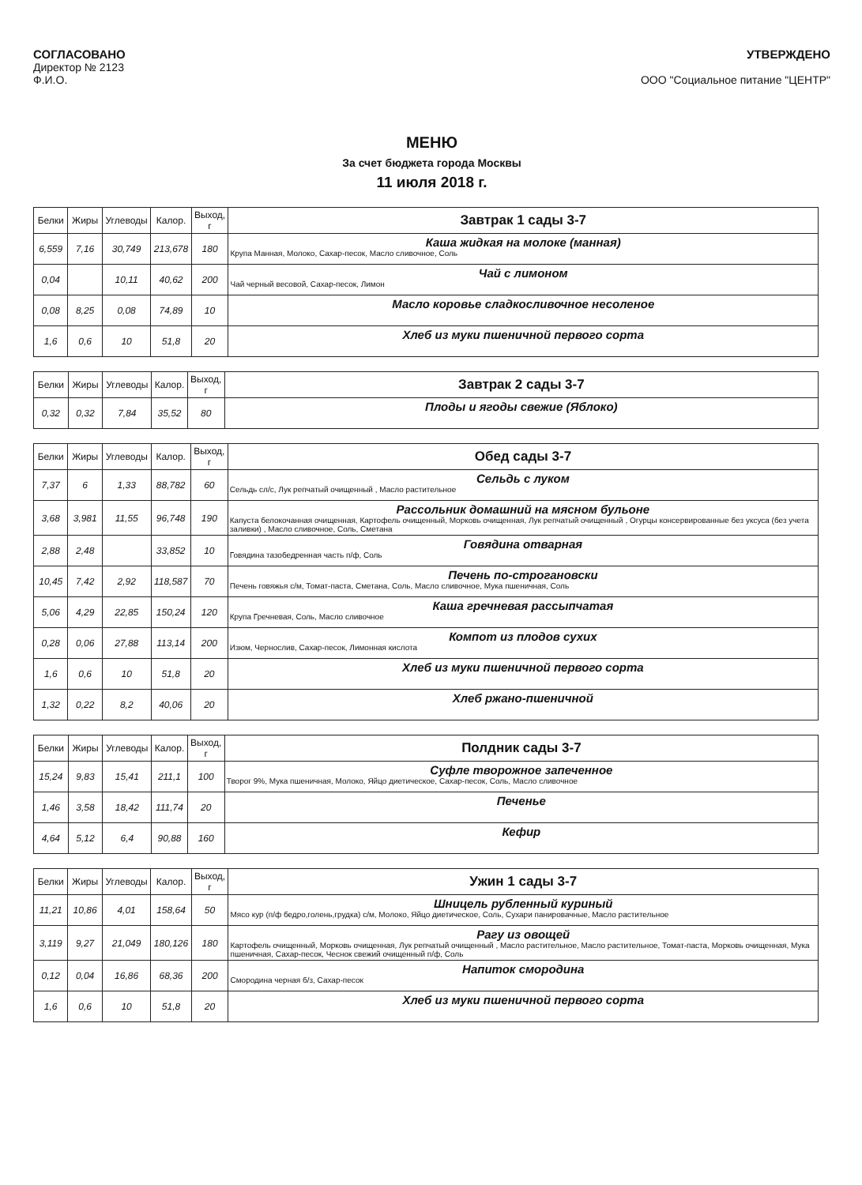СОГЛАСОВАНО
Директор № 2123
Ф.И.О.
УТВЕРЖДЕНО
ООО "Социальное питание "ЦЕНТР"
МЕНЮ
За счет бюджета города Москвы
11 июля 2018 г.
| Белки | Жиры | Углеводы | Калор. | Выход, г | Завтрак 1 сады 3-7 |
| --- | --- | --- | --- | --- | --- |
| 6,559 | 7,16 | 30,749 | 213,678 | 180 | Каша жидкая на молоке (манная) Крупа Манная, Молоко, Сахар-песок, Масло сливочное, Соль |
| 0,04 | | 10,11 | 40,62 | 200 | Чай с лимоном Чай черный весовой, Сахар-песок, Лимон |
| 0,08 | 8,25 | 0,08 | 74,89 | 10 | Масло коровье сладкосливочное несоленое |
| 1,6 | 0,6 | 10 | 51,8 | 20 | Хлеб из муки пшеничной первого сорта |
| Белки | Жиры | Углеводы | Калор. | Выход, г | Завтрак 2 сады 3-7 |
| --- | --- | --- | --- | --- | --- |
| 0,32 | 0,32 | 7,84 | 35,52 | 80 | Плоды и ягоды свежие (Яблоко) |
| Белки | Жиры | Углеводы | Калор. | Выход, г | Обед сады 3-7 |
| --- | --- | --- | --- | --- | --- |
| 7,37 | 6 | 1,33 | 88,782 | 60 | Сельдь с луком Сельдь сл/с, Лук репчатый очищенный , Масло растительное |
| 3,68 | 3,981 | 11,55 | 96,748 | 190 | Рассольник домашний на мясном бульоне Капуста белокочанная очищенная, Картофель очищенный, Морковь очищенная, Лук репчатый очищенный , Огурцы консервированные без уксуса (без учета заливки) , Масло сливочное, Соль, Сметана |
| 2,88 | 2,48 | | 33,852 | 10 | Говядина отварная Говядина тазобедренная часть п/ф, Соль |
| 10,45 | 7,42 | 2,92 | 118,587 | 70 | Печень по-строгановски Печень говяжья с/м, Томат-паста, Сметана, Соль, Масло сливочное, Мука пшеничная, Соль |
| 5,06 | 4,29 | 22,85 | 150,24 | 120 | Каша гречневая рассыпчатая Крупа Гречневая, Соль, Масло сливочное |
| 0,28 | 0,06 | 27,88 | 113,14 | 200 | Компот из плодов сухих Изюм, Чернослив, Сахар-песок, Лимонная кислота |
| 1,6 | 0,6 | 10 | 51,8 | 20 | Хлеб из муки пшеничной первого сорта |
| 1,32 | 0,22 | 8,2 | 40,06 | 20 | Хлеб ржано-пшеничной |
| Белки | Жиры | Углеводы | Калор. | Выход, г | Полдник сады 3-7 |
| --- | --- | --- | --- | --- | --- |
| 15,24 | 9,83 | 15,41 | 211,1 | 100 | Суфле творожное запеченное Творог 9%, Мука пшеничная, Молоко, Яйцо диетическое, Сахар-песок, Соль, Масло сливочное |
| 1,46 | 3,58 | 18,42 | 111,74 | 20 | Печенье |
| 4,64 | 5,12 | 6,4 | 90,88 | 160 | Кефир |
| Белки | Жиры | Углеводы | Калор. | Выход, г | Ужин 1 сады 3-7 |
| --- | --- | --- | --- | --- | --- |
| 11,21 | 10,86 | 4,01 | 158,64 | 50 | Шницель рубленный куриный Мясо кур (п/ф бедро,голень,грудка) с/м, Молоко, Яйцо диетическое, Соль, Сухари панировачные, Масло растительное |
| 3,119 | 9,27 | 21,049 | 180,126 | 180 | Рагу из овощей Картофель очищенный, Морковь очищенная, Лук репчатый очищенный , Масло растительное, Масло растительное, Томат-паста, Морковь очищенная, Мука пшеничная, Сахар-песок, Чеснок свежий очищенный п/ф, Соль |
| 0,12 | 0,04 | 16,86 | 68,36 | 200 | Напиток смородина Смородина черная б/з, Сахар-песок |
| 1,6 | 0,6 | 10 | 51,8 | 20 | Хлеб из муки пшеничной первого сорта |